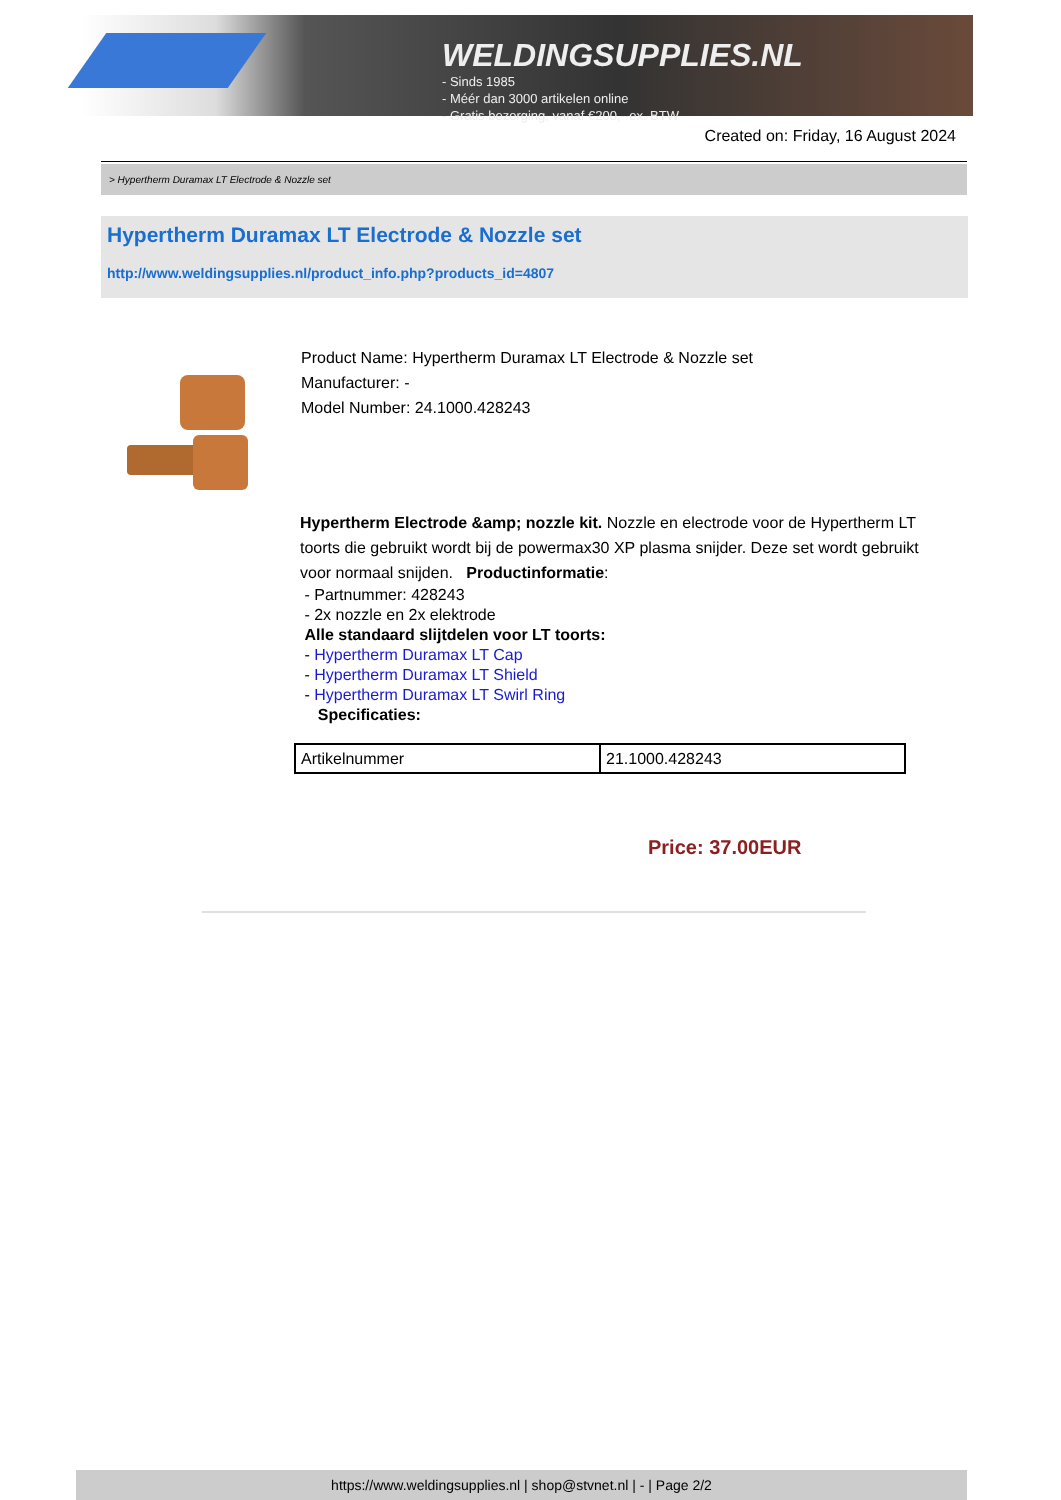WELDINGSUPPLIES.NL
- Sinds 1985
- Méér dan 3000 artikelen online
- Gratis bezorging, vanaf €200,--ex. BTW
Created on: Friday, 16 August 2024
> Hypertherm Duramax LT Electrode & Nozzle set
Hypertherm Duramax LT Electrode & Nozzle set
http://www.weldingsupplies.nl/product_info.php?products_id=4807
Product Name: Hypertherm Duramax LT Electrode & Nozzle set
Manufacturer: -
Model Number: 24.1000.428243
Hypertherm Electrode &amp; nozzle kit. Nozzle en electrode voor de Hypertherm LT toorts die gebruikt wordt bij de powermax30 XP plasma snijder. Deze set wordt gebruikt voor normaal snijden. Productinformatie:
- Partnummer: 428243
- 2x nozzle en 2x elektrode
Alle standaard slijtdelen voor LT toorts:
- Hypertherm Duramax LT Cap
- Hypertherm Duramax LT Shield
- Hypertherm Duramax LT Swirl Ring
Specificaties:
| Artikelnummer | 21.1000.428243 |
Price: 37.00EUR
https://www.weldingsupplies.nl | shop@stvnet.nl | - | Page 2/2